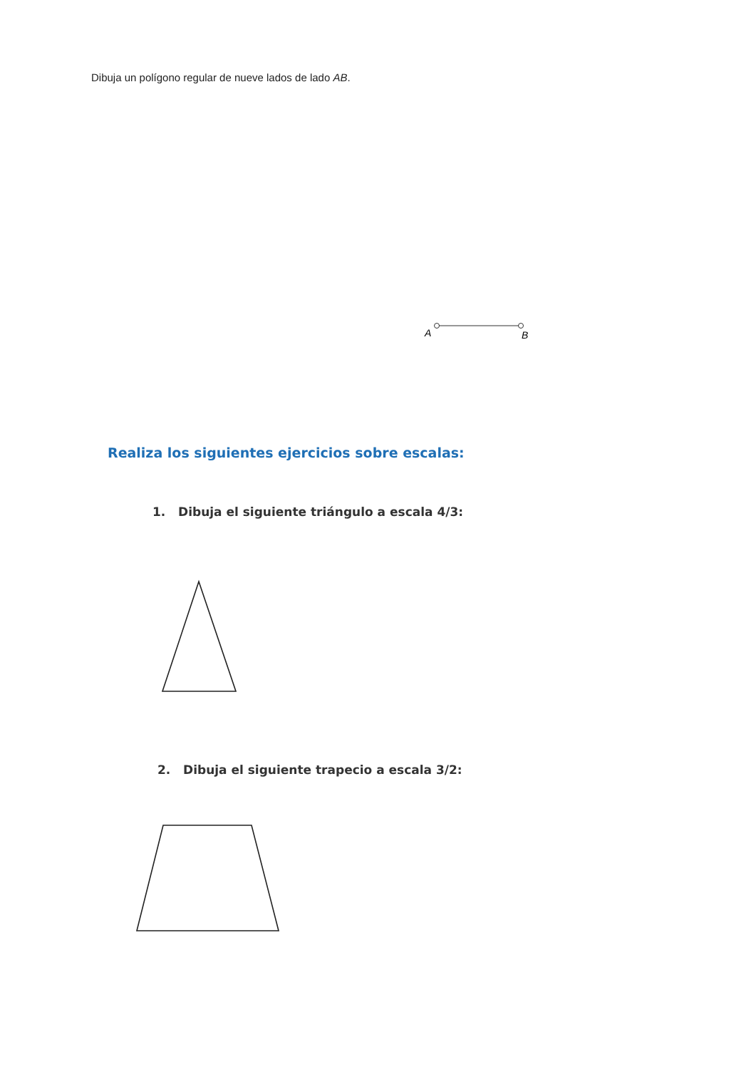Dibuja un polígono regular de nueve lados de lado AB.
A
B
Realiza los siguientes ejercicios sobre escalas:
1. Dibuja el siguiente triángulo a escala 4/3:
2. Dibuja el siguiente trapecio a escala 3/2: